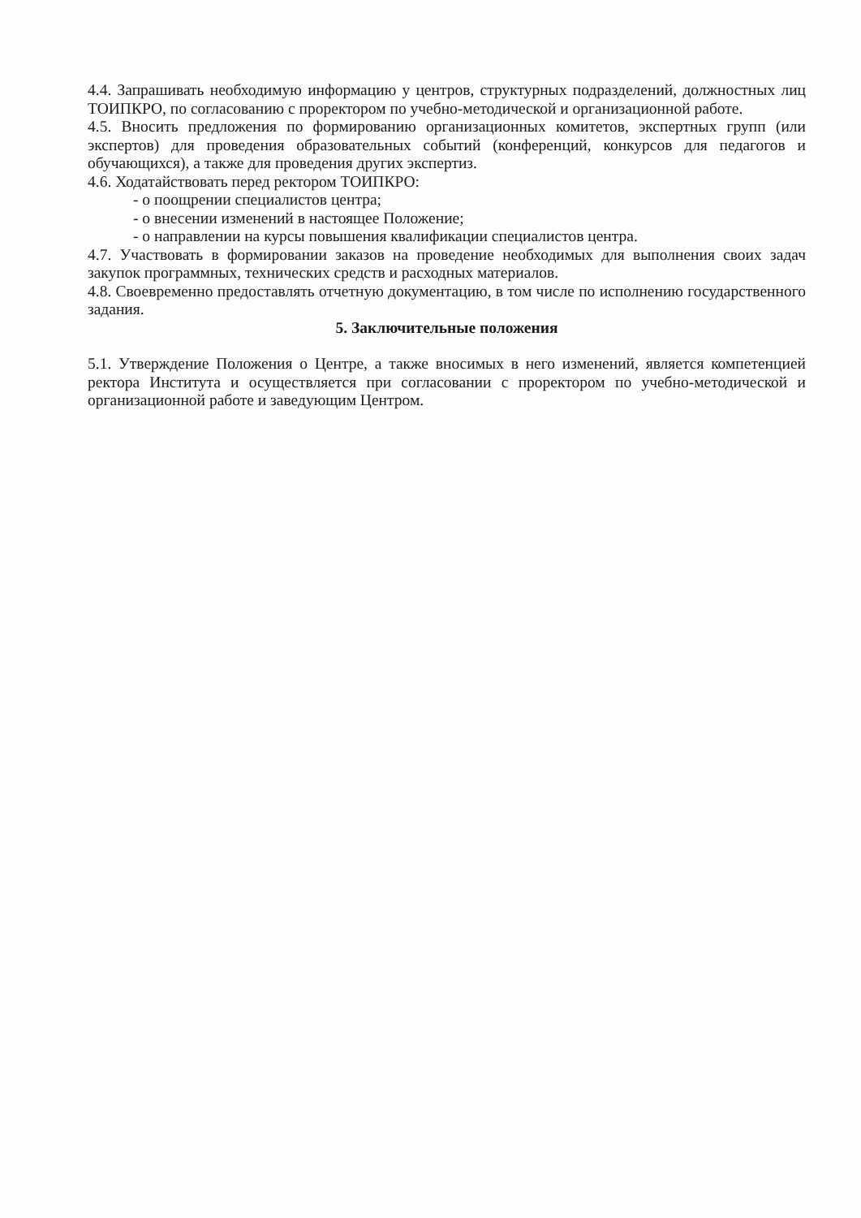4.4. Запрашивать необходимую информацию у центров, структурных подразделений, должностных лиц ТОИПКРО, по согласованию с проректором по учебно-методической и организационной работе.
4.5. Вносить предложения по формированию организационных комитетов, экспертных групп (или экспертов) для проведения образовательных событий (конференций, конкурсов для педагогов и обучающихся), а также для проведения других экспертиз.
4.6. Ходатайствовать перед ректором ТОИПКРО:
- о поощрении специалистов центра;
- о внесении изменений в настоящее Положение;
- о направлении на курсы повышения квалификации специалистов центра.
4.7. Участвовать в формировании заказов на проведение необходимых для выполнения своих задач закупок программных, технических средств и расходных материалов.
4.8. Своевременно предоставлять отчетную документацию, в том числе по исполнению государственного задания.
5. Заключительные положения
5.1. Утверждение Положения о Центре, а также вносимых в него изменений, является компетенцией ректора Института и осуществляется при согласовании с проректором по учебно-методической и организационной работе и заведующим Центром.